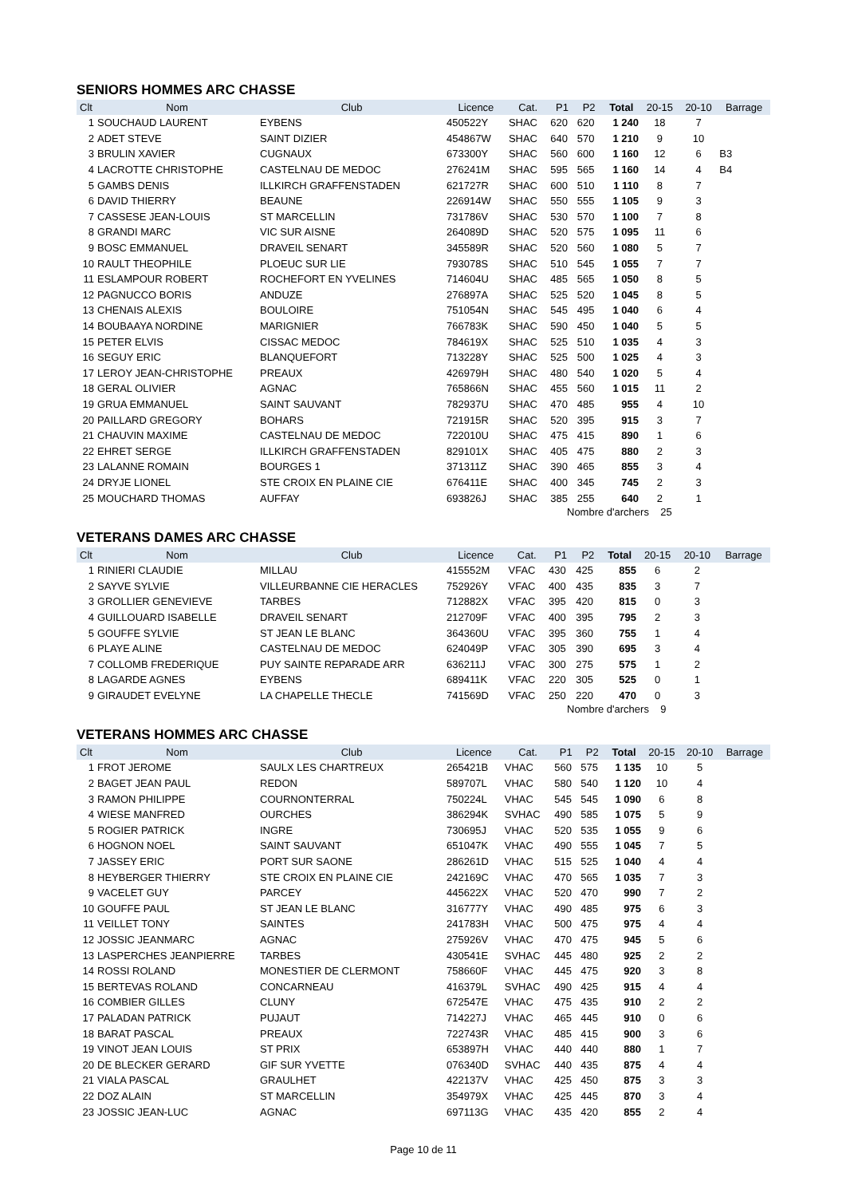SENIORS HOMMES ARC CHASSE
| Clt | Nom | Club | Licence | Cat. | P1 | P2 | Total | 20-15 | 20-10 | Barrage |
| --- | --- | --- | --- | --- | --- | --- | --- | --- | --- | --- |
| 1 | SOUCHAUD LAURENT | EYBENS | 450522Y | SHAC | 620 | 620 | 1 240 | 18 | 7 | |
| 2 | ADET STEVE | SAINT DIZIER | 454867W | SHAC | 640 | 570 | 1 210 | 9 | 10 | |
| 3 | BRULIN XAVIER | CUGNAUX | 673300Y | SHAC | 560 | 600 | 1 160 | 12 | 6 | B3 |
| 4 | LACROTTE CHRISTOPHE | CASTELNAU DE MEDOC | 276241M | SHAC | 595 | 565 | 1 160 | 14 | 4 | B4 |
| 5 | GAMBS DENIS | ILLKIRCH GRAFFENSTADEN | 621727R | SHAC | 600 | 510 | 1 110 | 8 | 7 | |
| 6 | DAVID THIERRY | BEAUNE | 226914W | SHAC | 550 | 555 | 1 105 | 9 | 3 | |
| 7 | CASSESE JEAN-LOUIS | ST MARCELLIN | 731786V | SHAC | 530 | 570 | 1 100 | 7 | 8 | |
| 8 | GRANDI MARC | VIC SUR AISNE | 264089D | SHAC | 520 | 575 | 1 095 | 11 | 6 | |
| 9 | BOSC EMMANUEL | DRAVEIL SENART | 345589R | SHAC | 520 | 560 | 1 080 | 5 | 7 | |
| 10 | RAULT THEOPHILE | PLOEUC SUR LIE | 793078S | SHAC | 510 | 545 | 1 055 | 7 | 7 | |
| 11 | ESLAMPOUR ROBERT | ROCHEFORT EN YVELINES | 714604U | SHAC | 485 | 565 | 1 050 | 8 | 5 | |
| 12 | PAGNUCCO BORIS | ANDUZE | 276897A | SHAC | 525 | 520 | 1 045 | 8 | 5 | |
| 13 | CHENAIS ALEXIS | BOULOIRE | 751054N | SHAC | 545 | 495 | 1 040 | 6 | 4 | |
| 14 | BOUBAAYA NORDINE | MARIGNIER | 766783K | SHAC | 590 | 450 | 1 040 | 5 | 5 | |
| 15 | PETER ELVIS | CISSAC MEDOC | 784619X | SHAC | 525 | 510 | 1 035 | 4 | 3 | |
| 16 | SEGUY ERIC | BLANQUEFORT | 713228Y | SHAC | 525 | 500 | 1 025 | 4 | 3 | |
| 17 | LEROY JEAN-CHRISTOPHE | PREAUX | 426979H | SHAC | 480 | 540 | 1 020 | 5 | 4 | |
| 18 | GERAL OLIVIER | AGNAC | 765866N | SHAC | 455 | 560 | 1 015 | 11 | 2 | |
| 19 | GRUA EMMANUEL | SAINT SAUVANT | 782937U | SHAC | 470 | 485 | 955 | 4 | 10 | |
| 20 | PAILLARD GREGORY | BOHARS | 721915R | SHAC | 520 | 395 | 915 | 3 | 7 | |
| 21 | CHAUVIN MAXIME | CASTELNAU DE MEDOC | 722010U | SHAC | 475 | 415 | 890 | 1 | 6 | |
| 22 | EHRET SERGE | ILLKIRCH GRAFFENSTADEN | 829101X | SHAC | 405 | 475 | 880 | 2 | 3 | |
| 23 | LALANNE ROMAIN | BOURGES 1 | 371311Z | SHAC | 390 | 465 | 855 | 3 | 4 | |
| 24 | DRYJE LIONEL | STE CROIX EN PLAINE CIE | 676411E | SHAC | 400 | 345 | 745 | 2 | 3 | |
| 25 | MOUCHARD THOMAS | AUFFAY | 693826J | SHAC | 385 | 255 | 640 | 2 | 1 | |
Nombre d'archers 25
VETERANS DAMES ARC CHASSE
| Clt | Nom | Club | Licence | Cat. | P1 | P2 | Total | 20-15 | 20-10 | Barrage |
| --- | --- | --- | --- | --- | --- | --- | --- | --- | --- | --- |
| 1 | RINIERI CLAUDIE | MILLAU | 415552M | VFAC | 430 | 425 | 855 | 6 | 2 | |
| 2 | SAYVE SYLVIE | VILLEURBANNE CIE HERACLES | 752926Y | VFAC | 400 | 435 | 835 | 3 | 7 | |
| 3 | GROLLIER GENEVIEVE | TARBES | 712882X | VFAC | 395 | 420 | 815 | 0 | 3 | |
| 4 | GUILLOUARD ISABELLE | DRAVEIL SENART | 212709F | VFAC | 400 | 395 | 795 | 2 | 3 | |
| 5 | GOUFFE SYLVIE | ST JEAN LE BLANC | 364360U | VFAC | 395 | 360 | 755 | 1 | 4 | |
| 6 | PLAYE ALINE | CASTELNAU DE MEDOC | 624049P | VFAC | 305 | 390 | 695 | 3 | 4 | |
| 7 | COLLOMB FREDERIQUE | PUY SAINTE REPARADE ARR | 636211J | VFAC | 300 | 275 | 575 | 1 | 2 | |
| 8 | LAGARDE AGNES | EYBENS | 689411K | VFAC | 220 | 305 | 525 | 0 | 1 | |
| 9 | GIRAUDET EVELYNE | LA CHAPELLE THECLE | 741569D | VFAC | 250 | 220 | 470 | 0 | 3 | |
Nombre d'archers 9
VETERANS HOMMES ARC CHASSE
| Clt | Nom | Club | Licence | Cat. | P1 | P2 | Total | 20-15 | 20-10 | Barrage |
| --- | --- | --- | --- | --- | --- | --- | --- | --- | --- | --- |
| 1 | FROT JEROME | SAULX LES CHARTREUX | 265421B | VHAC | 560 | 575 | 1 135 | 10 | 5 | |
| 2 | BAGET JEAN PAUL | REDON | 589707L | VHAC | 580 | 540 | 1 120 | 10 | 4 | |
| 3 | RAMON PHILIPPE | COURNONTERRAL | 750224L | VHAC | 545 | 545 | 1 090 | 6 | 8 | |
| 4 | WIESE MANFRED | OURCHES | 386294K | SVHAC | 490 | 585 | 1 075 | 5 | 9 | |
| 5 | ROGIER PATRICK | INGRE | 730695J | VHAC | 520 | 535 | 1 055 | 9 | 6 | |
| 6 | HOGNON NOEL | SAINT SAUVANT | 651047K | VHAC | 490 | 555 | 1 045 | 7 | 5 | |
| 7 | JASSEY ERIC | PORT SUR SAONE | 286261D | VHAC | 515 | 525 | 1 040 | 4 | 4 | |
| 8 | HEYBERGER THIERRY | STE CROIX EN PLAINE CIE | 242169C | VHAC | 470 | 565 | 1 035 | 7 | 3 | |
| 9 | VACELET GUY | PARCEY | 445622X | VHAC | 520 | 470 | 990 | 7 | 2 | |
| 10 | GOUFFE PAUL | ST JEAN LE BLANC | 316777Y | VHAC | 490 | 485 | 975 | 6 | 3 | |
| 11 | VEILLET TONY | SAINTES | 241783H | VHAC | 500 | 475 | 975 | 4 | 4 | |
| 12 | JOSSIC JEANMARC | AGNAC | 275926V | VHAC | 470 | 475 | 945 | 5 | 6 | |
| 13 | LASPERCHES JEANPIERRE | TARBES | 430541E | SVHAC | 445 | 480 | 925 | 2 | 2 | |
| 14 | ROSSI ROLAND | MONESTIER DE CLERMONT | 758660F | VHAC | 445 | 475 | 920 | 3 | 8 | |
| 15 | BERTEVAS ROLAND | CONCARNEAU | 416379L | SVHAC | 490 | 425 | 915 | 4 | 4 | |
| 16 | COMBIER GILLES | CLUNY | 672547E | VHAC | 475 | 435 | 910 | 2 | 2 | |
| 17 | PALADAN PATRICK | PUJAUT | 714227J | VHAC | 465 | 445 | 910 | 0 | 6 | |
| 18 | BARAT PASCAL | PREAUX | 722743R | VHAC | 485 | 415 | 900 | 3 | 6 | |
| 19 | VINOT JEAN LOUIS | ST PRIX | 653897H | VHAC | 440 | 440 | 880 | 1 | 7 | |
| 20 | DE BLECKER GERARD | GIF SUR YVETTE | 076340D | SVHAC | 440 | 435 | 875 | 4 | 4 | |
| 21 | VIALA PASCAL | GRAULHET | 422137V | VHAC | 425 | 450 | 875 | 3 | 3 | |
| 22 | DOZ ALAIN | ST MARCELLIN | 354979X | VHAC | 425 | 445 | 870 | 3 | 4 | |
| 23 | JOSSIC JEAN-LUC | AGNAC | 697113G | VHAC | 435 | 420 | 855 | 2 | 4 | |
Page 10 de 11